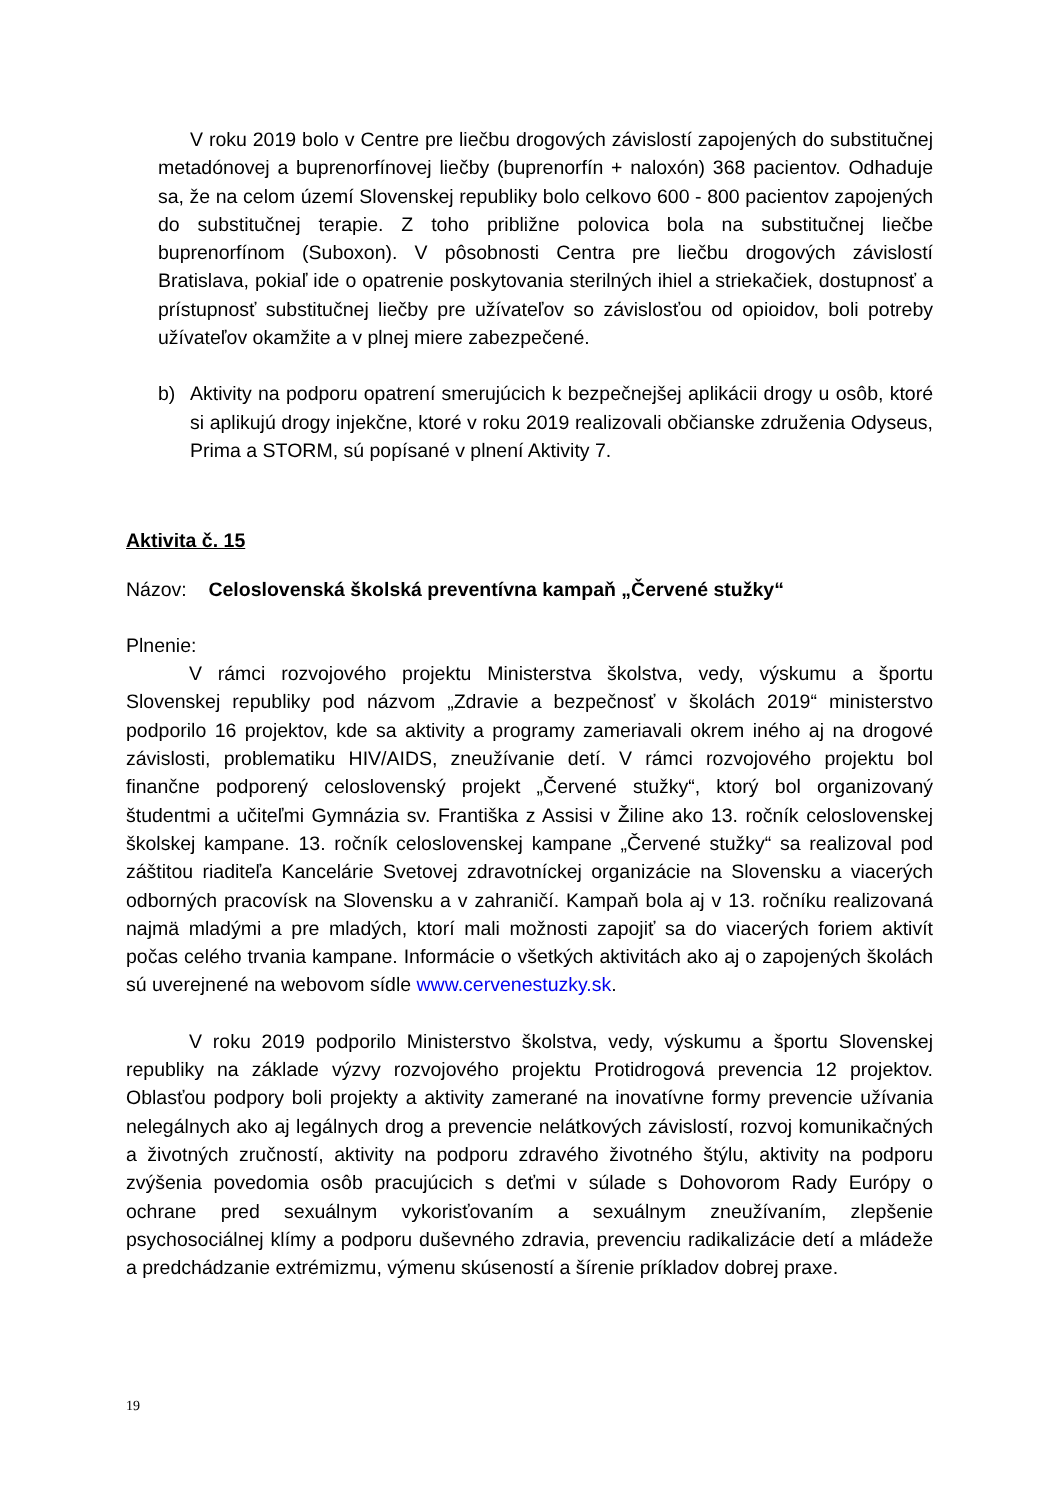V roku 2019 bolo v Centre pre liečbu drogových závislostí zapojených do substitučnej metadónovej a buprenorfínovej liečby (buprenorfín + naloxón) 368 pacientov. Odhaduje sa, že na celom území Slovenskej republiky bolo celkovo 600 - 800 pacientov zapojených do substitučnej terapie. Z toho približne polovica bola na substitučnej liečbe buprenorfínom (Suboxon). V pôsobnosti Centra pre liečbu drogových závislostí Bratislava, pokiaľ ide o opatrenie poskytovania sterilných ihiel a striekačiek, dostupnosť a prístupnosť substitučnej liečby pre užívateľov so závislosťou od opioidov, boli potreby užívateľov okamžite a v plnej miere zabezpečené.
b) Aktivity na podporu opatrení smerujúcich k bezpečnejšej aplikácii drogy u osôb, ktoré si aplikujú drogy injekčne, ktoré v roku 2019 realizovali občianske združenia Odyseus, Prima a STORM, sú popísané v plnení Aktivity 7.
Aktivita č. 15
Názov: Celoslovenská školská preventívna kampaň „Červené stužky“
Plnenie:
V rámci rozvojového projektu Ministerstva školstva, vedy, výskumu a športu Slovenskej republiky pod názvom „Zdravie a bezpečnosť v školách 2019“ ministerstvo podporilo 16 projektov, kde sa aktivity a programy zameriavali okrem iného aj na drogové závislosti, problematiku HIV/AIDS, zneužívanie detí. V rámci rozvojového projektu bol finančne podporený celoslovenský projekt „Červené stužky“, ktorý bol organizovaný študentmi a učiteľmi Gymnázia sv. Františka z Assisi v Žiline ako 13. ročník celoslovenskej školskej kampane. 13. ročník celoslovenskej kampane „Červené stužky“ sa realizoval pod záštitou riaditeľa Kancelárie Svetovej zdravotníckej organizácie na Slovensku a viacerých odborných pracovísk na Slovensku a v zahraničí. Kampaň bola aj v 13. ročníku realizovaná najmä mladými a pre mladých, ktorí mali možnosti zapojiť sa do viacerých foriem aktivít počas celého trvania kampane. Informácie o všetkých aktivitách ako aj o zapojených školách sú uverejnené na webovom sídle www.cervenestuzky.sk.
V roku 2019 podporilo Ministerstvo školstva, vedy, výskumu a športu Slovenskej republiky na základe výzvy rozvojového projektu Protidrogová prevencia 12 projektov. Oblasťou podpory boli projekty a aktivity zamerané na inovatívne formy prevencie užívania nelegálnych ako aj legálnych drog a prevencie nelátkových závislostí, rozvoj komunikačných a životných zručností, aktivity na podporu zdravého životného štýlu, aktivity na podporu zvýšenia povedomia osôb pracujúcich s deťmi v súlade s Dohovorom Rady Európy o ochrane pred sexuálnym vykorisťovaním a sexuálnym zneužívaním, zlepšenie psychosociálnej klímy a podporu duševného zdravia, prevenciu radikalizácie detí a mládeže a predchádzanie extrémizmu, výmenu skúseností a šírenie príkladov dobrej praxe.
19